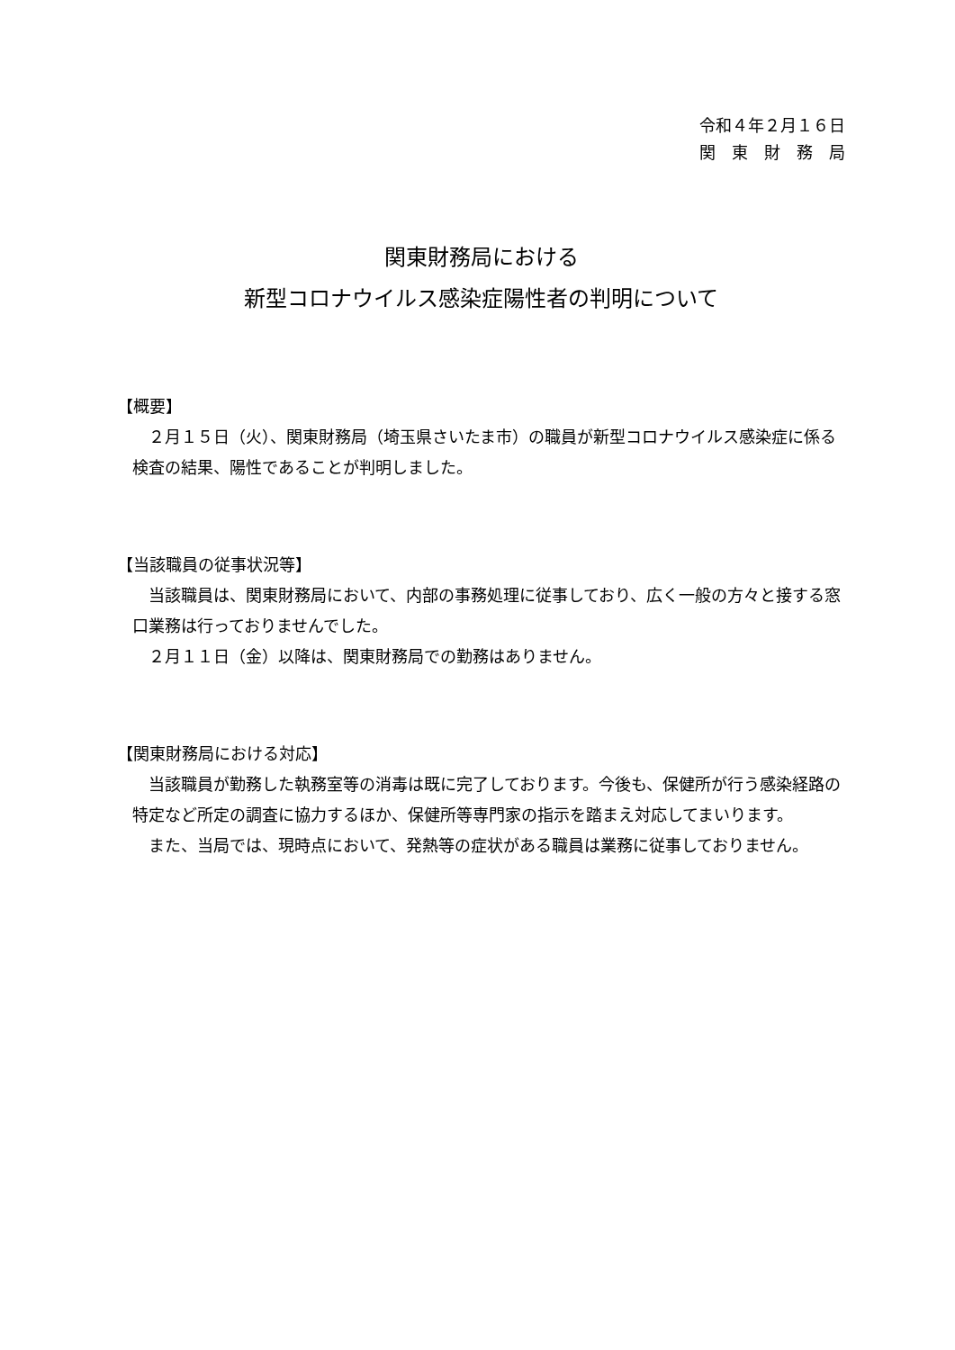令和４年２月１６日
関　東　財　務　局
関東財務局における
新型コロナウイルス感染症陽性者の判明について
【概要】
２月１５日（火）、関東財務局（埼玉県さいたま市）の職員が新型コロナウイルス感染症に係る検査の結果、陽性であることが判明しました。
【当該職員の従事状況等】
当該職員は、関東財務局において、内部の事務処理に従事しており、広く一般の方々と接する窓口業務は行っておりませんでした。
２月１１日（金）以降は、関東財務局での勤務はありません。
【関東財務局における対応】
当該職員が勤務した執務室等の消毒は既に完了しております。今後も、保健所が行う感染経路の特定など所定の調査に協力するほか、保健所等専門家の指示を踏まえ対応してまいります。
また、当局では、現時点において、発熱等の症状がある職員は業務に従事しておりません。